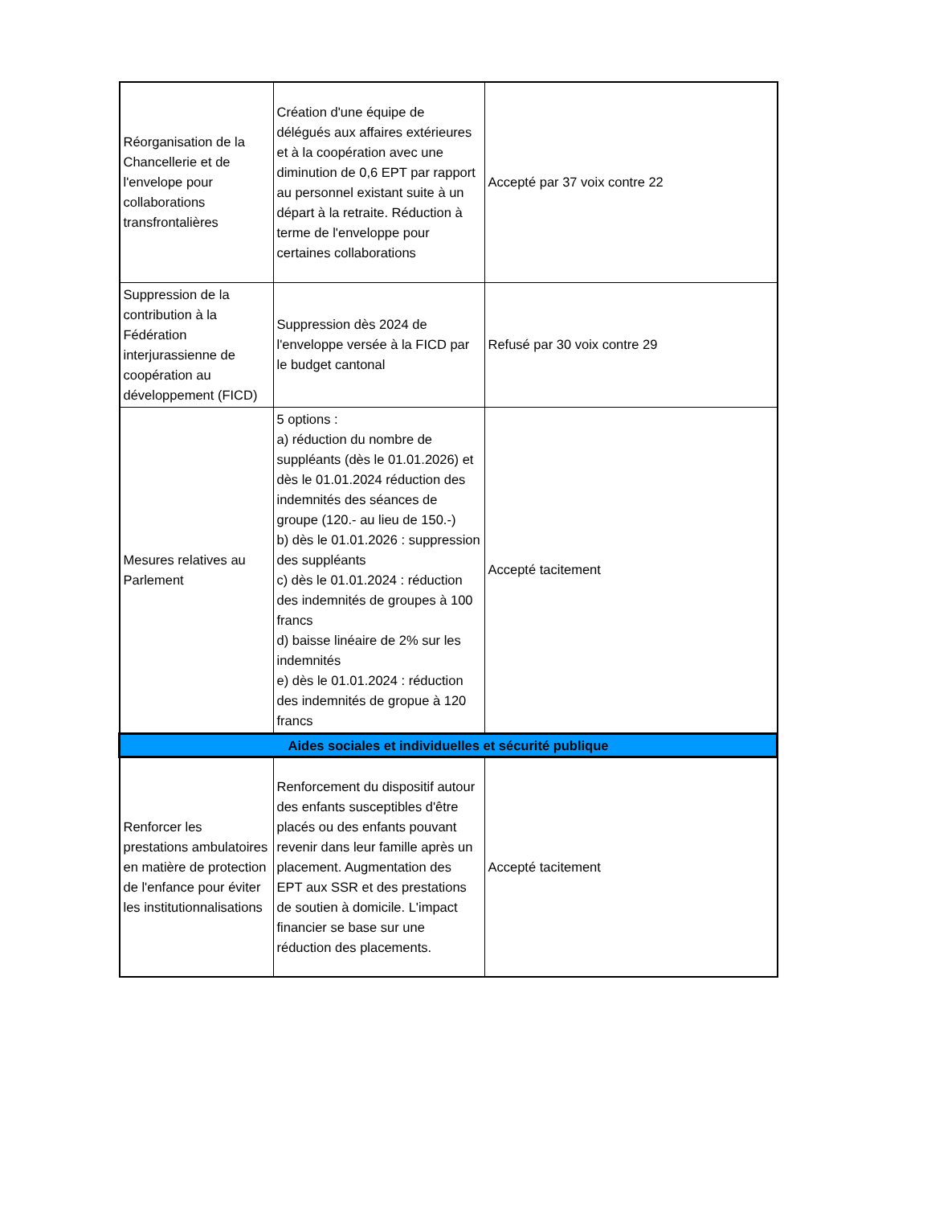| Réorganisation de la Chancellerie et de l'envelope pour collaborations transfrontalières | Création d'une équipe de délégués aux affaires extérieures et à la coopération avec une diminution de 0,6 EPT par rapport au personnel existant suite à un départ à la retraite. Réduction à terme de l'enveloppe pour certaines collaborations | Accepté par 37 voix contre 22 |
| Suppression de la contribution à la Fédération interjurassienne de coopération au développement (FICD) | Suppression dès 2024 de l'enveloppe versée à la FICD par le budget cantonal | Refusé par 30 voix contre 29 |
| Mesures relatives au Parlement | 5 options : a) réduction du nombre de suppléants (dès le 01.01.2026) et dès le 01.01.2024 réduction des indemnités des séances de groupe (120.- au lieu de 150.-) b) dès le 01.01.2026 : suppression des suppléants c) dès le 01.01.2024 : réduction des indemnités de groupes à 100 francs d) baisse linéaire de 2% sur les indemnités e) dès le 01.01.2024 : réduction des indemnités de gropue à 120 francs | Accepté tacitement |
| Aides sociales et individuelles et sécurité publique | | |
| Renforcer les prestations ambulatoires en matière de protection de l'enfance pour éviter les institutionnalisations | Renforcement du dispositif autour des enfants susceptibles d'être placés ou des enfants pouvant revenir dans leur famille après un placement. Augmentation des EPT aux SSR et des prestations de soutien à domicile. L'impact financier se base sur une réduction des placements. | Accepté tacitement |